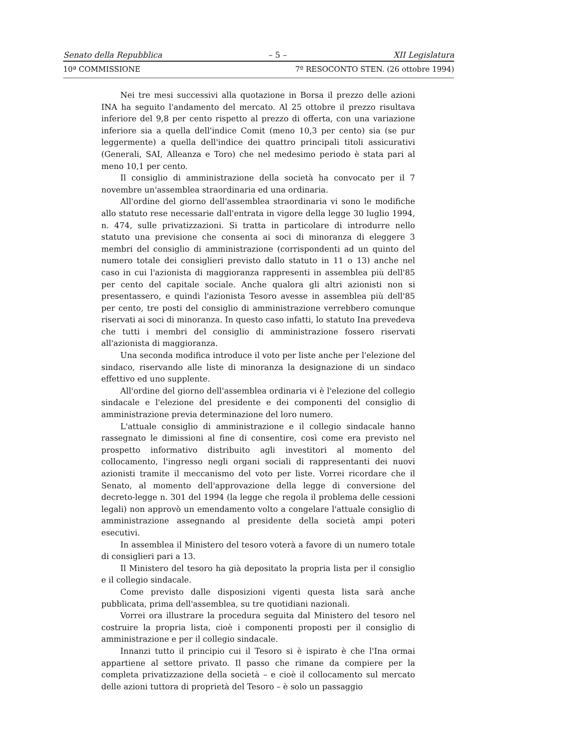Senato della Repubblica – 5 – XII Legislatura
10ª COMMISSIONE 7º RESOCONTO STEN. (26 ottobre 1994)
Nei tre mesi successivi alla quotazione in Borsa il prezzo delle azioni INA ha seguito l'andamento del mercato. Al 25 ottobre il prezzo risultava inferiore del 9,8 per cento rispetto al prezzo di offerta, con una variazione inferiore sia a quella dell'indice Comit (meno 10,3 per cento) sia (se pur leggermente) a quella dell'indice dei quattro principali titoli assicurativi (Generali, SAI, Alleanza e Toro) che nel medesimo periodo è stata pari al meno 10,1 per cento.
Il consiglio di amministrazione della società ha convocato per il 7 novembre un'assemblea straordinaria ed una ordinaria.
All'ordine del giorno dell'assemblea straordinaria vi sono le modifiche allo statuto rese necessarie dall'entrata in vigore della legge 30 luglio 1994, n. 474, sulle privatizzazioni. Si tratta in particolare di introdurre nello statuto una previsione che consenta ai soci di minoranza di eleggere 3 membri del consiglio di amministrazione (corrispondenti ad un quinto del numero totale dei consiglieri previsto dallo statuto in 11 o 13) anche nel caso in cui l'azionista di maggioranza rappresenti in assemblea più dell'85 per cento del capitale sociale. Anche qualora gli altri azionisti non si presentassero, e quindi l'azionista Tesoro avesse in assemblea più dell'85 per cento, tre posti del consiglio di amministrazione verrebbero comunque riservati ai soci di minoranza. In questo caso infatti, lo statuto Ina prevedeva che tutti i membri del consiglio di amministrazione fossero riservati all'azionista di maggioranza.
Una seconda modifica introduce il voto per liste anche per l'elezione del sindaco, riservando alle liste di minoranza la designazione di un sindaco effettivo ed uno supplente.
All'ordine del giorno dell'assemblea ordinaria vi è l'elezione del collegio sindacale e l'elezione del presidente e dei componenti del consiglio di amministrazione previa determinazione del loro numero.
L'attuale consiglio di amministrazione e il collegio sindacale hanno rassegnato le dimissioni al fine di consentire, così come era previsto nel prospetto informativo distribuito agli investitori al momento del collocamento, l'ingresso negli organi sociali di rappresentanti dei nuovi azionisti tramite il meccanismo del voto per liste. Vorrei ricordare che il Senato, al momento dell'approvazione della legge di conversione del decreto-legge n. 301 del 1994 (la legge che regola il problema delle cessioni legali) non approvò un emendamento volto a congelare l'attuale consiglio di amministrazione assegnando al presidente della società ampi poteri esecutivi.
In assemblea il Ministero del tesoro voterà a favore di un numero totale di consiglieri pari a 13.
Il Ministero del tesoro ha già depositato la propria lista per il consiglio e il collegio sindacale.
Come previsto dalle disposizioni vigenti questa lista sarà anche pubblicata, prima dell'assemblea, su tre quotidiani nazionali.
Vorrei ora illustrare la procedura seguita dal Ministero del tesoro nel costruire la propria lista, cioè i componenti proposti per il consiglio di amministrazione e per il collegio sindacale.
Innanzi tutto il principio cui il Tesoro si è ispirato è che l'Ina ormai appartiene al settore privato. Il passo che rimane da compiere per la completa privatizzazione della società – e cioè il collocamento sul mercato delle azioni tuttora di proprietà del Tesoro – è solo un passaggio